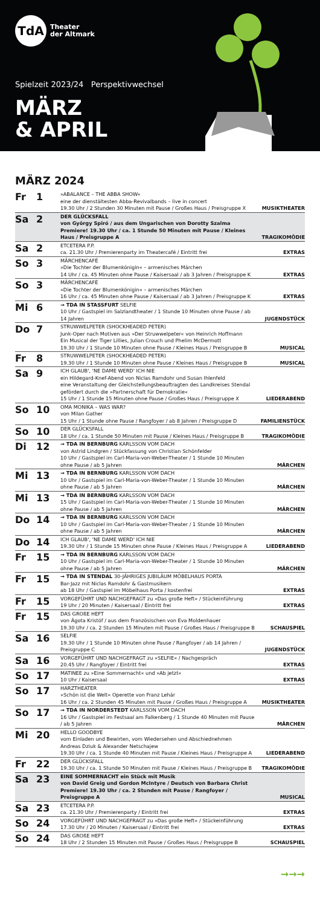TdA
Theater
der Altmark
Spielzeit 2023/24 Perspektivwechsel
MÄRZ
& APRIL
MÄRZ 2024
| Fr | 1 | »ABALANCE – THE ABBA SHOW« eine der dienstältesten Abba-Revivalbands – live in concert 19.30 Uhr / 2 Stunden 30 Minuten mit Pause / Großes Haus / Preisgruppe X | MUSIKTHEATER |
| Sa | 2 | DER GLÜCKSFALL von György Spiró / aus dem Ungarischen von Dorotty Szalma Premiere! 19.30 Uhr / ca. 1 Stunde 50 Minuten mit Pause / Kleines Haus / Preisgruppe A | TRAGIKOMÖDIE |
| Sa | 2 | ETCETERA P.P. ca. 21.30 Uhr / Premierenparty im Theatercafé / Eintritt frei | EXTRAS |
| So | 3 | MÄRCHENCAFÉ »Die Tochter der Blumenkönigin« – armenisches Märchen 14 Uhr / ca. 45 Minuten ohne Pause / Kaisersaal / ab 3 Jahren / Preisgruppe K | EXTRAS |
| So | 3 | MÄRCHENCAFÉ »Die Tochter der Blumenkönigin« – armenisches Märchen 16 Uhr / ca. 45 Minuten ohne Pause / Kaisersaal / ab 3 Jahren / Preisgruppe K | EXTRAS |
| Mi | 6 | → TDA IN STASSFURT SELFIE 10 Uhr / Gastspiel im Salzlandtheater / 1 Stunde 10 Minuten ohne Pause / ab 14 Jahren | JUGENDSTÜCK |
| Do | 7 | STRUWWELPETER (SHOCKHEADED PETER) Junk-Oper nach Motiven aus »Der Struwwelpeter« von Heinrich Hoffmann Ein Musical der Tiger Lillies, Julian Crouch und Phelim McDermott 19.30 Uhr / 1 Stunde 10 Minuten ohne Pause / Kleines Haus / Preisgruppe B | MUSICAL |
| Fr | 8 | STRUWWELPETER (SHOCKHEADED PETER) 19.30 Uhr / 1 Stunde 10 Minuten ohne Pause / Kleines Haus / Preisgruppe B | MUSICAL |
| Sa | 9 | ICH GLAUB', 'NE DAME WERD' ICH NIE ein Hildegard-Knef-Abend von Niclas Ramdohr und Susan Ihlenfeld eine Veranstaltung der Gleichstellungsbeauftragten des Landkreises Stendal gefördert durch die »Partnerschaft für Demokratie« 15 Uhr / 1 Stunde 15 Minuten ohne Pause / Großes Haus / Preisgruppe X | LIEDERABEND |
| So | 10 | OMA MONIKA – WAS WAR? von Milan Gather 15 Uhr / 1 Stunde ohne Pause / Rangfoyer / ab 8 Jahren / Preisgruppe D | FAMILIENSTÜCK |
| So | 10 | DER GLÜCKSFALL 18 Uhr / ca. 1 Stunde 50 Minuten mit Pause / Kleines Haus / Preisgruppe B | TRAGIKOMÖDIE |
| Di | 12 | → TDA IN BERNBURG KARLSSON VOM DACH von Astrid Lindgren / Stückfassung von Christian Schönfelder 10 Uhr / Gastspiel im Carl-Maria-von-Weber-Theater / 1 Stunde 10 Minuten ohne Pause / ab 5 Jahren | MÄRCHEN |
| Mi | 13 | → TDA IN BERNBURG KARLSSON VOM DACH 10 Uhr / Gastspiel im Carl-Maria-von-Weber-Theater / 1 Stunde 10 Minuten ohne Pause / ab 5 Jahren | MÄRCHEN |
| Mi | 13 | → TDA IN BERNBURG KARLSSON VOM DACH 15 Uhr / Gastspiel im Carl-Maria-von-Weber-Theater / 1 Stunde 10 Minuten ohne Pause / ab 5 Jahren | MÄRCHEN |
| Do | 14 | → TDA IN BERNBURG KARLSSON VOM DACH 10 Uhr / Gastspiel im Carl-Maria-von-Weber-Theater / 1 Stunde 10 Minuten ohne Pause / ab 5 Jahren | MÄRCHEN |
| Do | 14 | ICH GLAUB', 'NE DAME WERD' ICH NIE 19.30 Uhr / 1 Stunde 15 Minuten ohne Pause / Kleines Haus / Preisgruppe A | LIEDERABEND |
| Fr | 15 | → TDA IN BERNBURG KARLSSON VOM DACH 10 Uhr / Gastspiel im Carl-Maria-von-Weber-Theater / 1 Stunde 10 Minuten ohne Pause / ab 5 Jahren | MÄRCHEN |
| Fr | 15 | → TDA IN STENDAL 30-JÄHRIGES JUBILÄUM MÖBELHAUS PORTA Bar-Jazz mit Niclas Ramdohr & Gastmusikern ab 18 Uhr / Gastspiel im Möbelhaus Porta / kostenfrei | EXTRAS |
| Fr | 15 | VORGEFÜHRT UND NACHGEFRAGT zu »Das große Heft« / Stückeinführung 19 Uhr / 20 Minuten / Kaisersaal / Eintritt frei | EXTRAS |
| Fr | 15 | DAS GROßE HEFT von Ágota Kristóf / aus dem Französischen von Eva Moldenhauer 19.30 Uhr / ca. 2 Stunden 15 Minuten mit Pause / Großes Haus / Preisgruppe B | SCHAUSPIEL |
| Sa | 16 | SELFIE 19.30 Uhr / 1 Stunde 10 Minuten ohne Pause / Rangfoyer / ab 14 Jahren / Preisgruppe C | JUGENDSTÜCK |
| Sa | 16 | VORGEFÜHRT UND NACHGEFRAGT zu »SELFIE« / Nachgespräch 20.45 Uhr / Rangfoyer / Eintritt frei | EXTRAS |
| So | 17 | MATINEE zu »Eine Sommernacht« und »Ab jetzt« 10 Uhr / Kaisersaal | EXTRAS |
| So | 17 | HARZTHEATER »Schön ist die Welt« Operette von Franz Lehár 16 Uhr / ca. 2 Stunden 45 Minuten mit Pause / Großes Haus / Preisgruppe A | MUSIKTHEATER |
| So | 17 | → TDA IN NORDERSTEDT KARLSSON VOM DACH 16 Uhr / Gastspiel im Festsaal am Falkenberg / 1 Stunde 40 Minuten mit Pause / ab 5 Jahren | MÄRCHEN |
| Mi | 20 | HELLO GOODBYE vom Einladen und Bewirten, vom Wiedersehen und Abschiednehmen Andreas Dziuk & Alexander Netschajew 19.30 Uhr / ca. 1 Stunde 40 Minuten mit Pause / Kleines Haus / Preisgruppe A | LIEDERABEND |
| Fr | 22 | DER GLÜCKSFALL 19.30 Uhr / ca. 1 Stunde 50 Minuten mit Pause / Kleines Haus / Preisgruppe B | TRAGIKOMÖDIE |
| Sa | 23 | EINE SOMMERNACHT ein Stück mit Musik von David Greig und Gordon McIntyre / Deutsch von Barbara Christ Premiere! 19.30 Uhr / ca. 2 Stunden mit Pause / Rangfoyer / Preisgruppe A | MUSICAL |
| Sa | 23 | ETCETERA P.P. ca. 21.30 Uhr / Premierenparty / Eintritt frei | EXTRAS |
| So | 24 | VORGEFÜHRT UND NACHGEFRAGT zu »Das große Heft« / Stückeinführung 17.30 Uhr / 20 Minuten / Kaisersaal / Eintritt frei | EXTRAS |
| So | 24 | DAS GROßE HEFT 18 Uhr / 2 Stunden 15 Minuten mit Pause / Großes Haus / Preisgruppe B | SCHAUSPIEL |
→→→